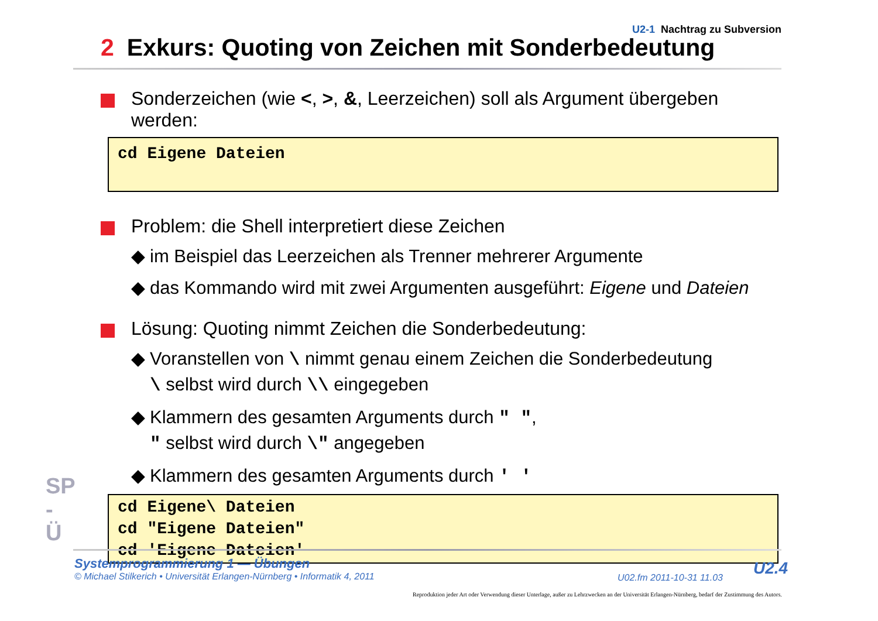U2-1 Nachtrag zu Subversion
2 Exkurs: Quoting von Zeichen mit Sonderbedeutung
Sonderzeichen (wie <, >, &, Leerzeichen) soll als Argument übergeben werden:
cd Eigene Dateien
Problem: die Shell interpretiert diese Zeichen
◆ im Beispiel das Leerzeichen als Trenner mehrerer Argumente
◆ das Kommando wird mit zwei Argumenten ausgeführt: Eigene und Dateien
Lösung: Quoting nimmt Zeichen die Sonderbedeutung:
◆ Voranstellen von \ nimmt genau einem Zeichen die Sonderbedeutung
\ selbst wird durch \\ eingegeben
◆ Klammern des gesamten Arguments durch " ",
" selbst wird durch \" angegeben
◆ Klammern des gesamten Arguments durch ' '
cd Eigene\ Dateien
cd "Eigene Dateien"
cd 'Eigene Dateien'
SP - Ü
Systemprogrammierung 1 — Übungen
© Michael Stilkerich • Universität Erlangen-Nürnberg • Informatik 4, 2011
U02.fm 2011-10-31 11.03 U2.4
Reproduktion jeder Art oder Verwendung dieser Unterlage, außer zu Lehrzwecken an der Universität Erlangen-Nürnberg, bedarf der Zustimmung des Autors.